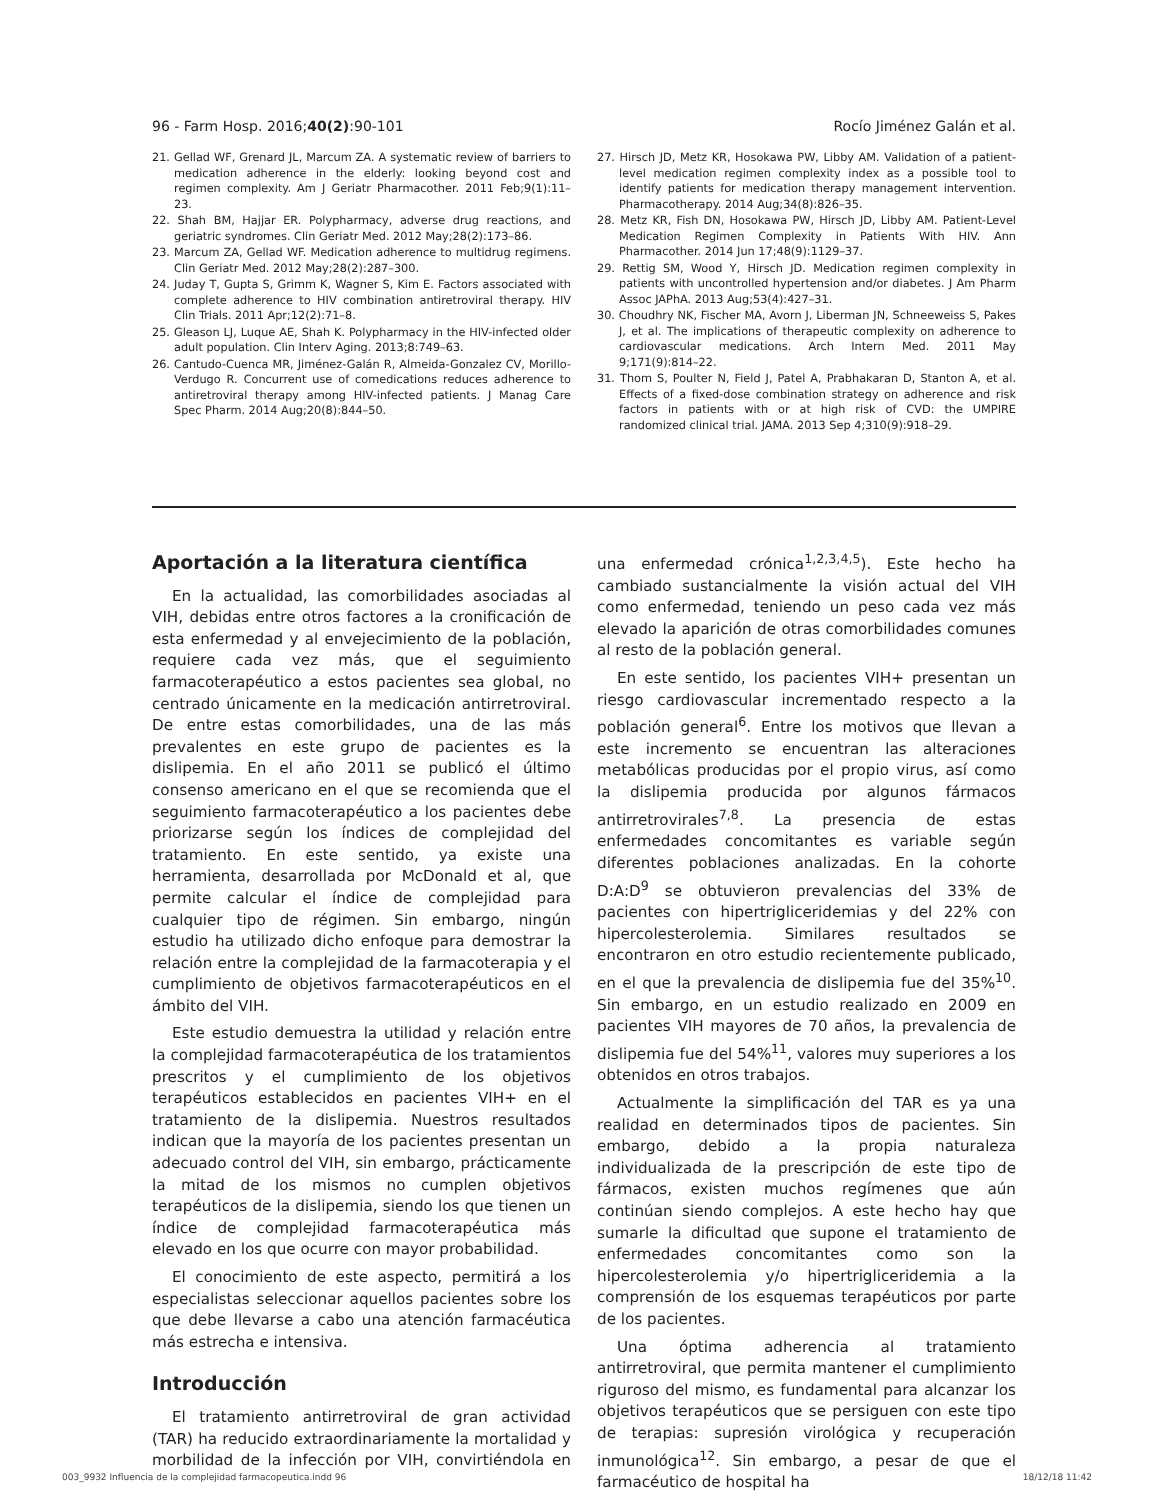96 - Farm Hosp. 2016;40(2):90-101 Rocío Jiménez Galán et al.
21. Gellad WF, Grenard JL, Marcum ZA. A systematic review of barriers to medication adherence in the elderly: looking beyond cost and regimen complexity. Am J Geriatr Pharmacother. 2011 Feb;9(1):11–23.
22. Shah BM, Hajjar ER. Polypharmacy, adverse drug reactions, and geriatric syndromes. Clin Geriatr Med. 2012 May;28(2):173–86.
23. Marcum ZA, Gellad WF. Medication adherence to multidrug regimens. Clin Geriatr Med. 2012 May;28(2):287–300.
24. Juday T, Gupta S, Grimm K, Wagner S, Kim E. Factors associated with complete adherence to HIV combination antiretroviral therapy. HIV Clin Trials. 2011 Apr;12(2):71–8.
25. Gleason LJ, Luque AE, Shah K. Polypharmacy in the HIV-infected older adult population. Clin Interv Aging. 2013;8:749–63.
26. Cantudo-Cuenca MR, Jiménez-Galán R, Almeida-Gonzalez CV, Morillo-Verdugo R. Concurrent use of comedications reduces adherence to antiretroviral therapy among HIV-infected patients. J Manag Care Spec Pharm. 2014 Aug;20(8):844–50.
27. Hirsch JD, Metz KR, Hosokawa PW, Libby AM. Validation of a patient-level medication regimen complexity index as a possible tool to identify patients for medication therapy management intervention. Pharmacotherapy. 2014 Aug;34(8):826–35.
28. Metz KR, Fish DN, Hosokawa PW, Hirsch JD, Libby AM. Patient-Level Medication Regimen Complexity in Patients With HIV. Ann Pharmacother. 2014 Jun 17;48(9):1129–37.
29. Rettig SM, Wood Y, Hirsch JD. Medication regimen complexity in patients with uncontrolled hypertension and/or diabetes. J Am Pharm Assoc JAPhA. 2013 Aug;53(4):427–31.
30. Choudhry NK, Fischer MA, Avorn J, Liberman JN, Schneeweiss S, Pakes J, et al. The implications of therapeutic complexity on adherence to cardiovascular medications. Arch Intern Med. 2011 May 9;171(9):814–22.
31. Thom S, Poulter N, Field J, Patel A, Prabhakaran D, Stanton A, et al. Effects of a fixed-dose combination strategy on adherence and risk factors in patients with or at high risk of CVD: the UMPIRE randomized clinical trial. JAMA. 2013 Sep 4;310(9):918–29.
Aportación a la literatura científica
En la actualidad, las comorbilidades asociadas al VIH, debidas entre otros factores a la cronificación de esta enfermedad y al envejecimiento de la población, requiere cada vez más, que el seguimiento farmacoterapéutico a estos pacientes sea global, no centrado únicamente en la medicación antirretroviral. De entre estas comorbilidades, una de las más prevalentes en este grupo de pacientes es la dislipemia. En el año 2011 se publicó el último consenso americano en el que se recomienda que el seguimiento farmacoterapéutico a los pacientes debe priorizarse según los índices de complejidad del tratamiento. En este sentido, ya existe una herramienta, desarrollada por McDonald et al, que permite calcular el índice de complejidad para cualquier tipo de régimen. Sin embargo, ningún estudio ha utilizado dicho enfoque para demostrar la relación entre la complejidad de la farmacoterapia y el cumplimiento de objetivos farmacoterapéuticos en el ámbito del VIH.
Este estudio demuestra la utilidad y relación entre la complejidad farmacoterapéutica de los tratamientos prescritos y el cumplimiento de los objetivos terapéuticos establecidos en pacientes VIH+ en el tratamiento de la dislipemia. Nuestros resultados indican que la mayoría de los pacientes presentan un adecuado control del VIH, sin embargo, prácticamente la mitad de los mismos no cumplen objetivos terapéuticos de la dislipemia, siendo los que tienen un índice de complejidad farmacoterapéutica más elevado en los que ocurre con mayor probabilidad.
El conocimiento de este aspecto, permitirá a los especialistas seleccionar aquellos pacientes sobre los que debe llevarse a cabo una atención farmacéutica más estrecha e intensiva.
Introducción
El tratamiento antirretroviral de gran actividad (TAR) ha reducido extraordinariamente la mortalidad y morbilidad de la infección por VIH, convirtiéndola en una enfermedad crónica<sup>1,2,3,4,5</sup>). Este hecho ha cambiado sustancialmente la visión actual del VIH como enfermedad, teniendo un peso cada vez más elevado la aparición de otras comorbilidades comunes al resto de la población general.
En este sentido, los pacientes VIH+ presentan un riesgo cardiovascular incrementado respecto a la población general<sup>6</sup>. Entre los motivos que llevan a este incremento se encuentran las alteraciones metabólicas producidas por el propio virus, así como la dislipemia producida por algunos fármacos antirretrovirales<sup>7,8</sup>. La presencia de estas enfermedades concomitantes es variable según diferentes poblaciones analizadas. En la cohorte D:A:D<sup>9</sup> se obtuvieron prevalencias del 33% de pacientes con hipertrigliceridemias y del 22% con hipercolesterolemia. Similares resultados se encontraron en otro estudio recientemente publicado, en el que la prevalencia de dislipemia fue del 35%<sup>10</sup>. Sin embargo, en un estudio realizado en 2009 en pacientes VIH mayores de 70 años, la prevalencia de dislipemia fue del 54%<sup>11</sup>, valores muy superiores a los obtenidos en otros trabajos.
Actualmente la simplificación del TAR es ya una realidad en determinados tipos de pacientes. Sin embargo, debido a la propia naturaleza individualizada de la prescripción de este tipo de fármacos, existen muchos regímenes que aún continúan siendo complejos. A este hecho hay que sumarle la dificultad que supone el tratamiento de enfermedades concomitantes como son la hipercolesterolemia y/o hipertrigliceridemia a la comprensión de los esquemas terapéuticos por parte de los pacientes.
Una óptima adherencia al tratamiento antirretroviral, que permita mantener el cumplimiento riguroso del mismo, es fundamental para alcanzar los objetivos terapéuticos que se persiguen con este tipo de terapias: supresión virológica y recuperación inmunológica<sup>12</sup>. Sin embargo, a pesar de que el farmacéutico de hospital ha
003_9932 Influencia de la complejidad farmacopeutica.indd 96 18/12/18 11:42